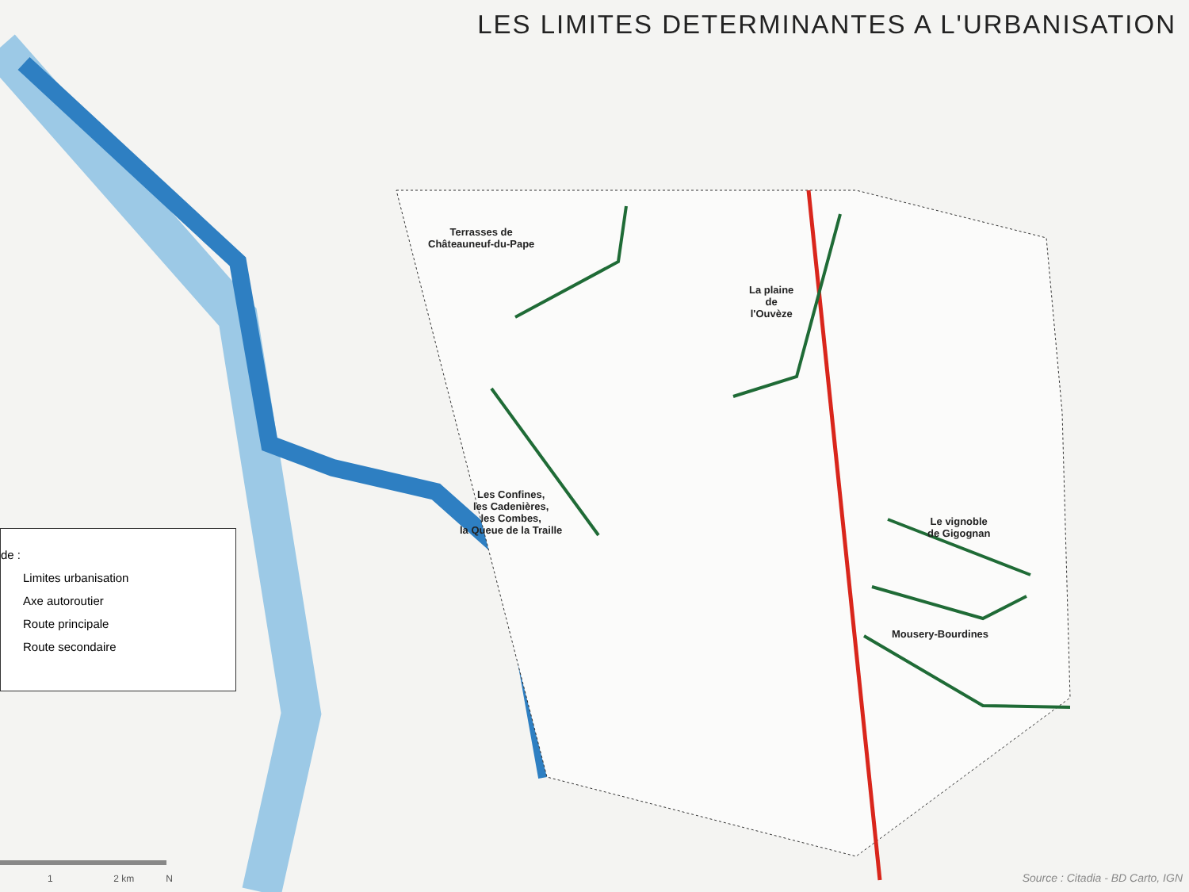LES LIMITES DETERMINANTES A L'URBANISATION
Terrasses de
Châteauneuf-du-Pape
La plaine
de
l'Ouvèze
Les Confines,
les Cadenières,
les Combes,
la Queue de la Traille
Le vignoble
de Gigognan
Mousery-Bourdines
de :
Limites urbanisation
Axe autoroutier
Route principale
Route secondaire
1 2 km N
Source : Citadia - BD Carto, IGN